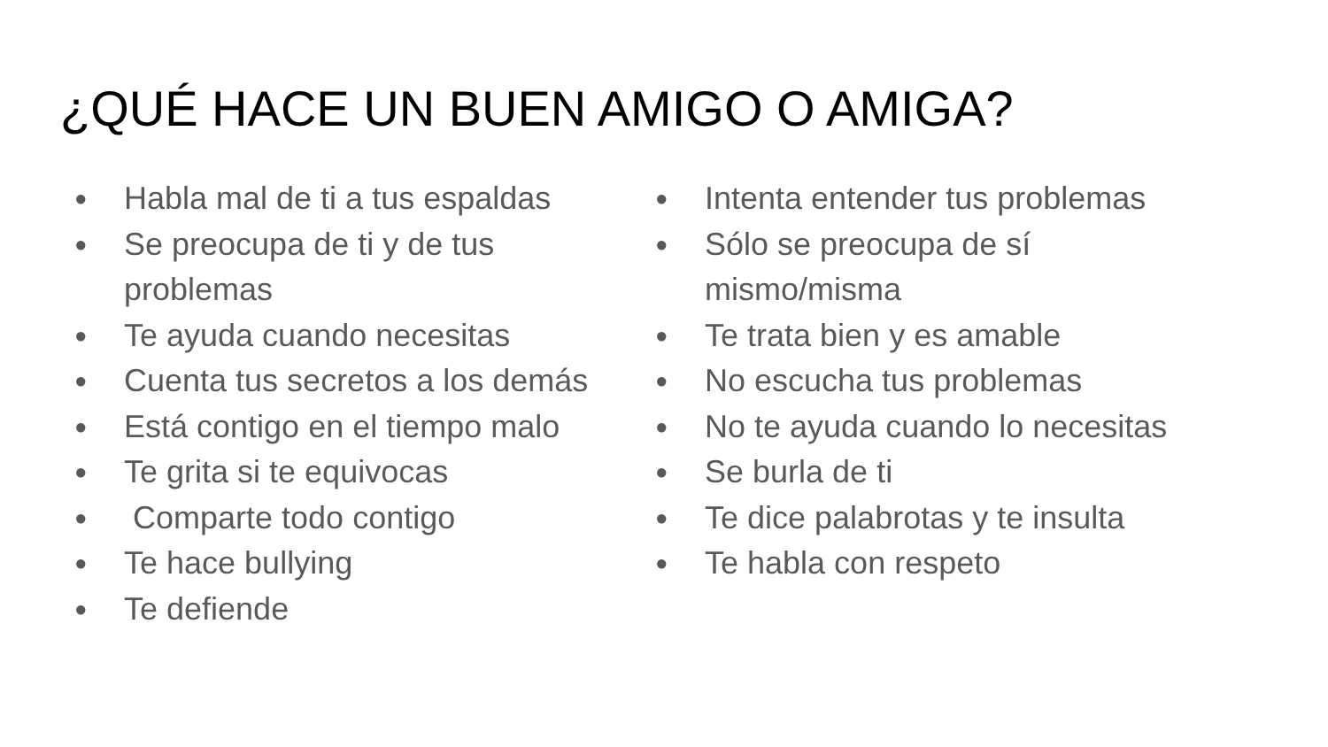¿QUÉ HACE UN BUEN AMIGO O AMIGA?
● Habla mal de ti a tus espaldas
● Se preocupa de ti y de tus
problemas
● Te ayuda cuando necesitas
● Cuenta tus secretos a los demás
● Está contigo en el tiempo malo
● Te grita si te equivocas
● Comparte todo contigo
● Te hace bullying
● Te defiende
● Intenta entender tus problemas
● Sólo se preocupa de sí
mismo/misma
● Te trata bien y es amable
● No escucha tus problemas
● No te ayuda cuando lo necesitas
● Se burla de ti
● Te dice palabrotas y te insulta
● Te habla con respeto